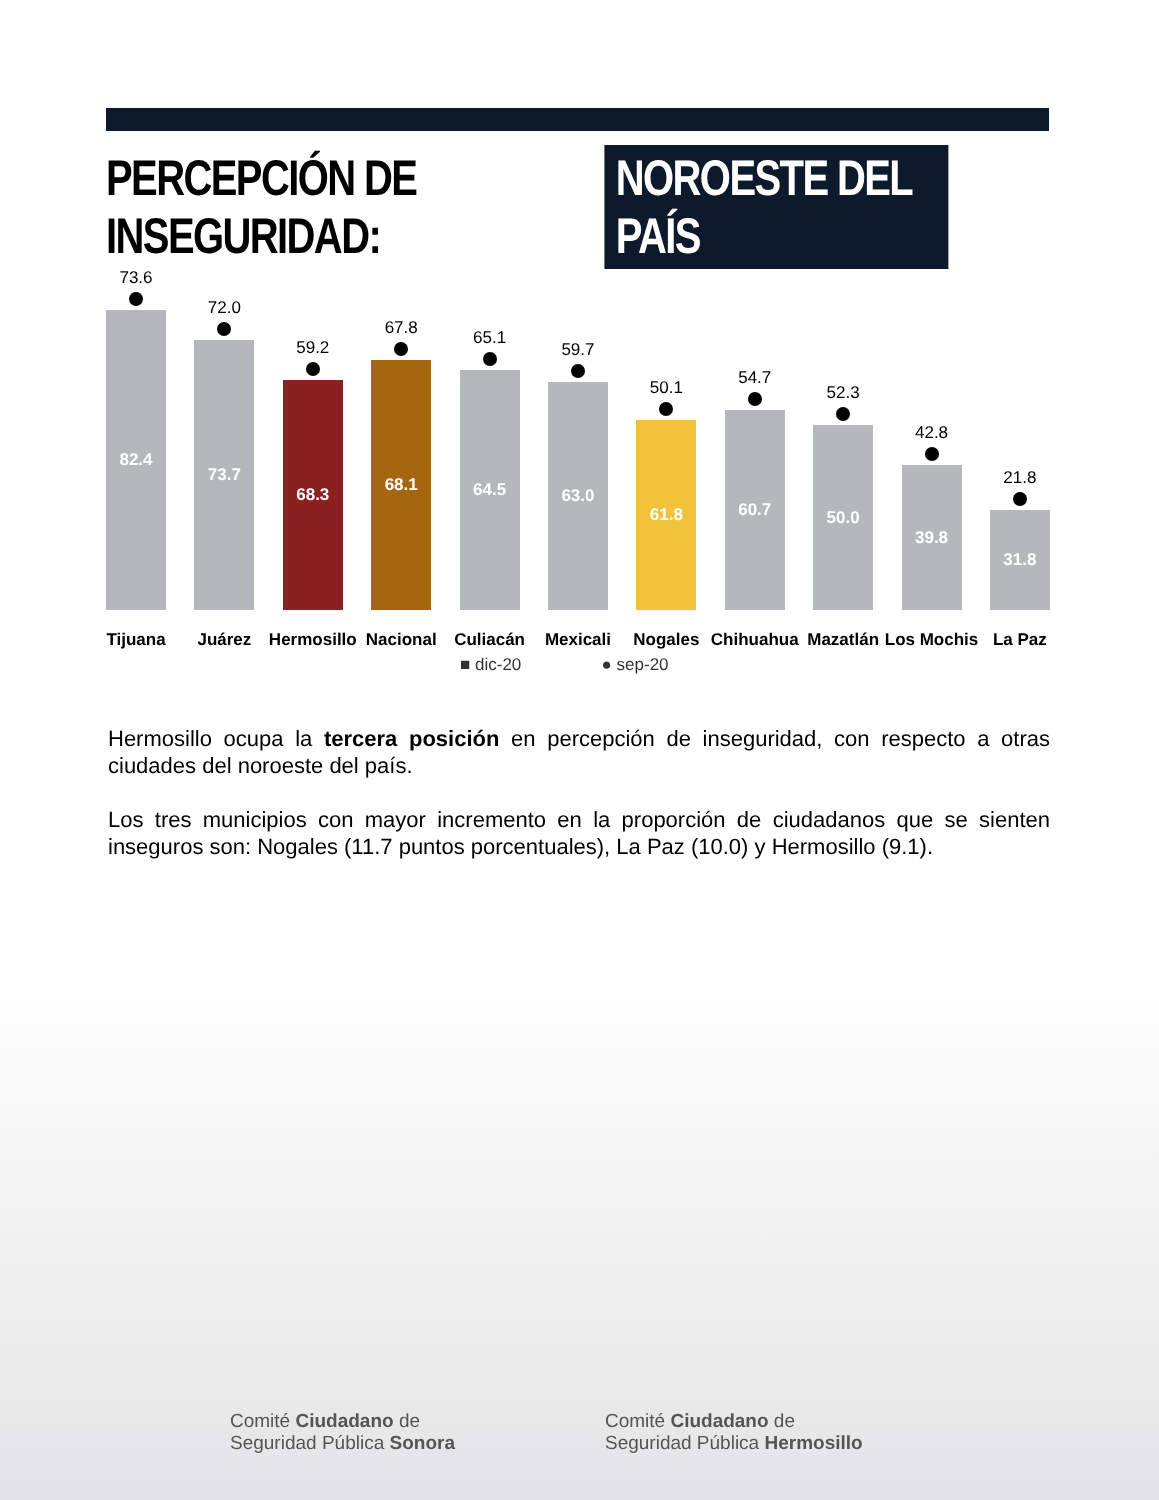PERCEPCIÓN DE INSEGURIDAD: NOROESTE DEL PAÍS
73.6
82.4
Tijuana
72.0
73.7
Juárez
59.2
68.3
Hermosillo
67.8
68.1
Nacional
65.1
64.5
Culiacán
59.7
63.0
Mexicali
50.1
61.8
Nogales
54.7
60.7
Chihuahua
52.3
50.0
Mazatlán
42.8
39.8
Los Mochis
21.8
31.8
La Paz
■ dic-20 ● sep-20
Hermosillo ocupa la tercera posición en percepción de inseguridad, con respecto a otras ciudades del noroeste del país.
Los tres municipios con mayor incremento en la proporción de ciudadanos que se sienten inseguros son: Nogales (11.7 puntos porcentuales), La Paz (10.0) y Hermosillo (9.1).
Comité Ciudadano de
Seguridad Pública Sonora
Comité Ciudadano de
Seguridad Pública Hermosillo